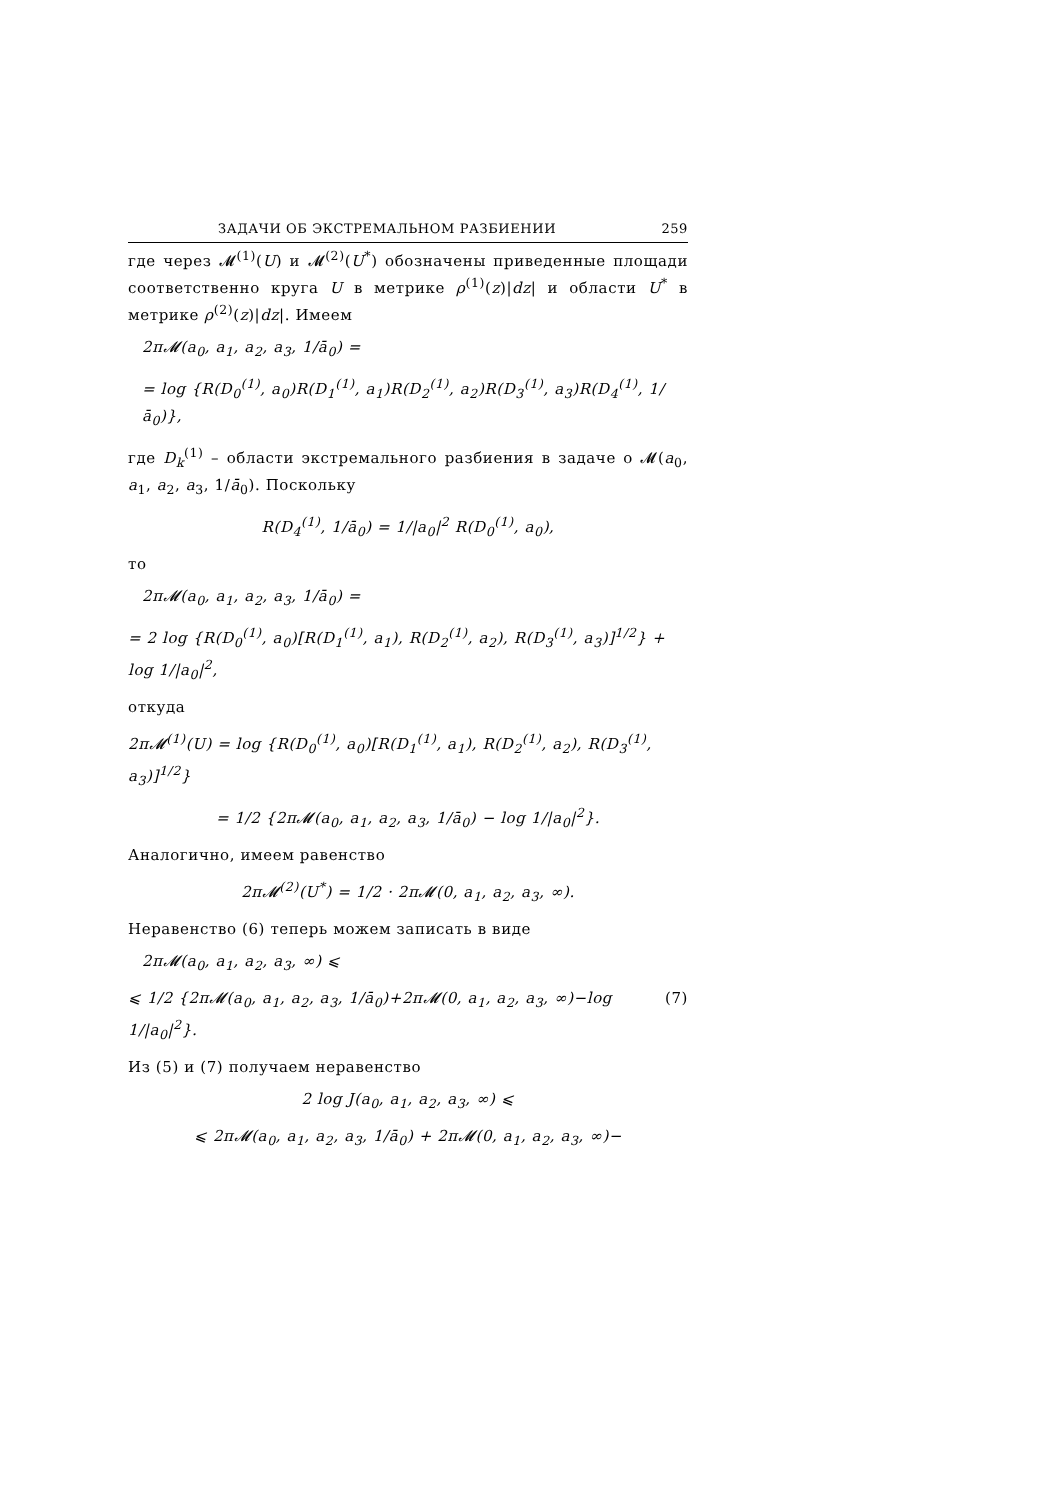ЗАДАЧИ ОБ ЭКСТРЕМАЛЬНОМ РАЗБИЕНИИ 259
где через 𝓜<sup>(1)</sup>(U) и 𝓜<sup>(2)</sup>(U<sup>*</sup>) обозначены приведенные площади соответственно круга U в метрике ρ<sup>(1)</sup>(z)|dz| и области U<sup>*</sup> в метрике ρ<sup>(2)</sup>(z)|dz|. Имеем
2π𝓜(a<sub>0</sub>, a<sub>1</sub>, a<sub>2</sub>, a<sub>3</sub>, 1/ā<sub>0</sub>) =
= log {R(D<sub>0</sub><sup>(1)</sup>, a<sub>0</sub>)R(D<sub>1</sub><sup>(1)</sup>, a<sub>1</sub>)R(D<sub>2</sub><sup>(1)</sup>, a<sub>2</sub>)R(D<sub>3</sub><sup>(1)</sup>, a<sub>3</sub>)R(D<sub>4</sub><sup>(1)</sup>, 1/ā<sub>0</sub>)},
где D<sub>k</sub><sup>(1)</sup> – области экстремального разбиения в задаче о 𝓜(a<sub>0</sub>, a<sub>1</sub>, a<sub>2</sub>, a<sub>3</sub>, 1/ā<sub>0</sub>). Поскольку
R(D<sub>4</sub><sup>(1)</sup>, 1/ā<sub>0</sub>) = 1/|a<sub>0</sub>|<sup>2</sup> R(D<sub>0</sub><sup>(1)</sup>, a<sub>0</sub>),
то
2π𝓜(a<sub>0</sub>, a<sub>1</sub>, a<sub>2</sub>, a<sub>3</sub>, 1/ā<sub>0</sub>) =
= 2 log {R(D<sub>0</sub><sup>(1)</sup>, a<sub>0</sub>)[R(D<sub>1</sub><sup>(1)</sup>, a<sub>1</sub>), R(D<sub>2</sub><sup>(1)</sup>, a<sub>2</sub>), R(D<sub>3</sub><sup>(1)</sup>, a<sub>3</sub>)]<sup>1/2</sup>} + log 1/|a<sub>0</sub>|<sup>2</sup>,
откуда
2π𝓜<sup>(1)</sup>(U) = log {R(D<sub>0</sub><sup>(1)</sup>, a<sub>0</sub>)[R(D<sub>1</sub><sup>(1)</sup>, a<sub>1</sub>), R(D<sub>2</sub><sup>(1)</sup>, a<sub>2</sub>), R(D<sub>3</sub><sup>(1)</sup>, a<sub>3</sub>)]<sup>1/2</sup>}
= 1/2 {2π𝓜(a<sub>0</sub>, a<sub>1</sub>, a<sub>2</sub>, a<sub>3</sub>, 1/ā<sub>0</sub>) − log 1/|a<sub>0</sub>|<sup>2</sup>}.
Аналогично, имеем равенство
2π𝓜<sup>(2)</sup>(U<sup>*</sup>) = 1/2 · 2π𝓜(0, a<sub>1</sub>, a<sub>2</sub>, a<sub>3</sub>, ∞).
Неравенство (6) теперь можем записать в виде
2π𝓜(a<sub>0</sub>, a<sub>1</sub>, a<sub>2</sub>, a<sub>3</sub>, ∞) ⩽
⩽ 1/2 {2π𝓜(a<sub>0</sub>, a<sub>1</sub>, a<sub>2</sub>, a<sub>3</sub>, 1/ā<sub>0</sub>)+2π𝓜(0, a<sub>1</sub>, a<sub>2</sub>, a<sub>3</sub>, ∞)−log 1/|a<sub>0</sub>|<sup>2</sup>}. (7)
Из (5) и (7) получаем неравенство
2 log J(a<sub>0</sub>, a<sub>1</sub>, a<sub>2</sub>, a<sub>3</sub>, ∞) ⩽
⩽ 2π𝓜(a<sub>0</sub>, a<sub>1</sub>, a<sub>2</sub>, a<sub>3</sub>, 1/ā<sub>0</sub>) + 2π𝓜(0, a<sub>1</sub>, a<sub>2</sub>, a<sub>3</sub>, ∞)−